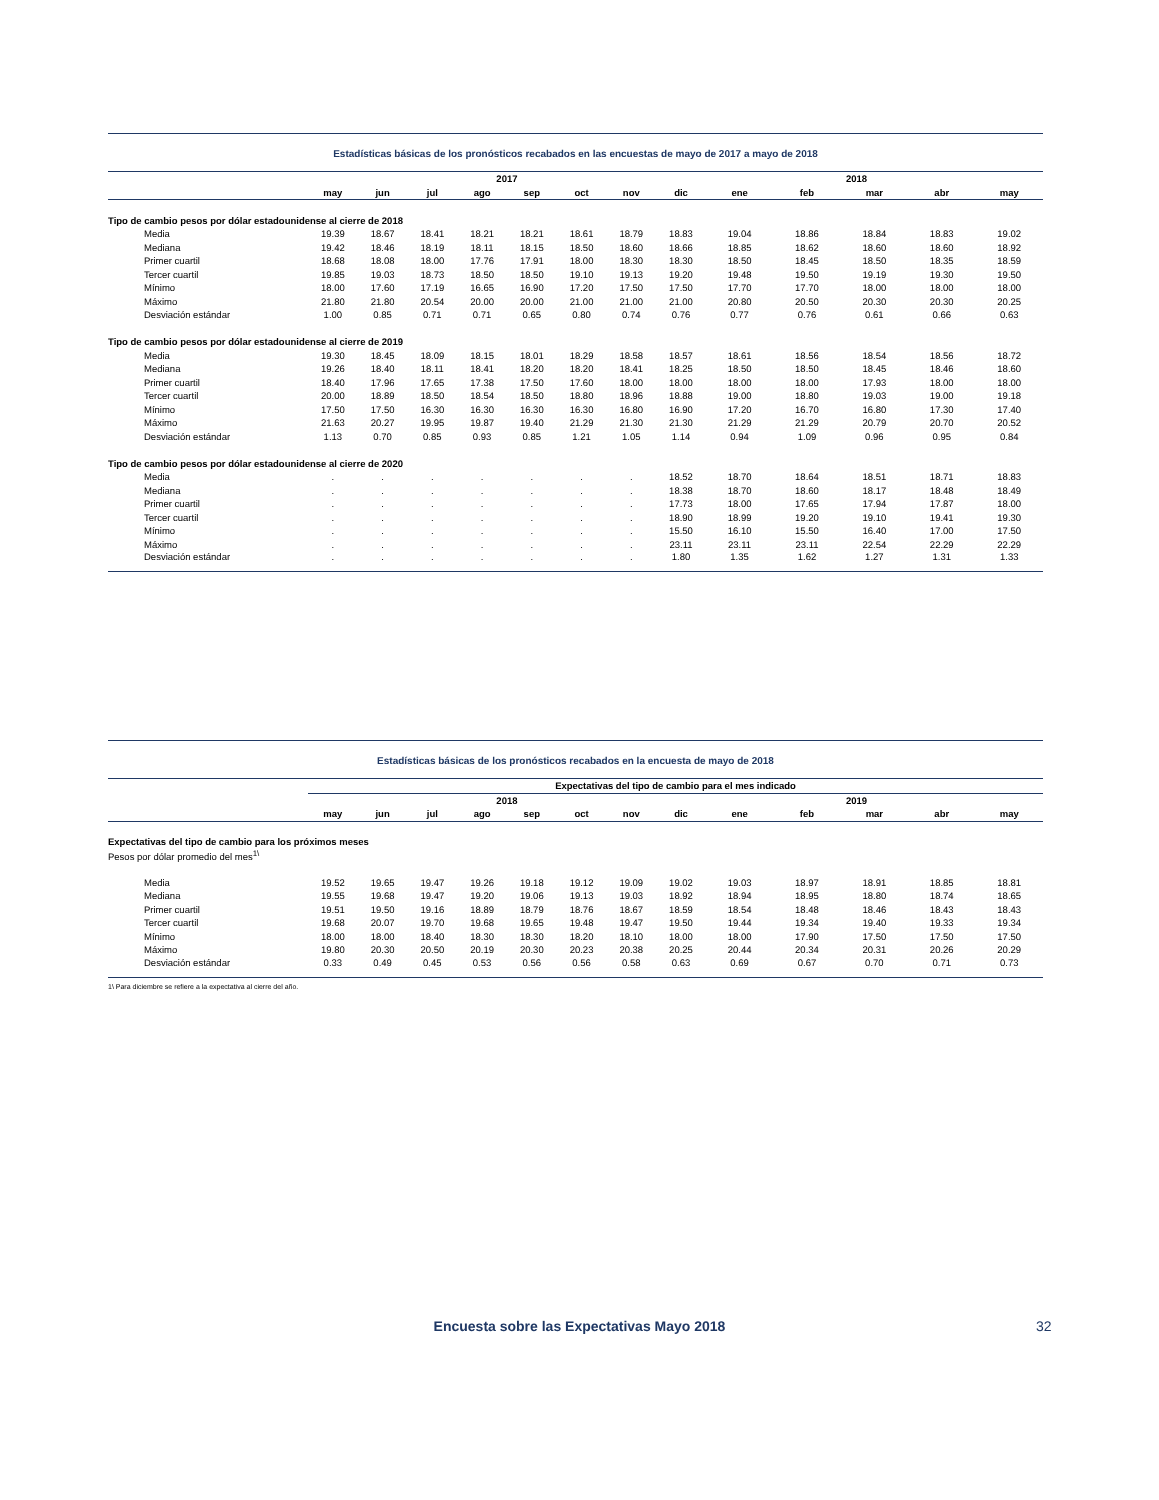Estadísticas básicas de los pronósticos recabados en las encuestas de mayo de 2017 a mayo de 2018
| | 2017 | | | | | | | | 2018 | | | | |
| --- | --- | --- | --- | --- | --- | --- | --- | --- | --- | --- | --- | --- | --- |
| | may | jun | jul | ago | sep | oct | nov | dic | ene | feb | mar | abr | may |
| Tipo de cambio pesos por dólar estadounidense al cierre de 2018 | | | | | | | | | | | | | |
| Media | 19.39 | 18.67 | 18.41 | 18.21 | 18.21 | 18.61 | 18.79 | 18.83 | 19.04 | 18.86 | 18.84 | 18.83 | 19.02 |
| Mediana | 19.42 | 18.46 | 18.19 | 18.11 | 18.15 | 18.50 | 18.60 | 18.66 | 18.85 | 18.62 | 18.60 | 18.60 | 18.92 |
| Primer cuartil | 18.68 | 18.08 | 18.00 | 17.76 | 17.91 | 18.00 | 18.30 | 18.30 | 18.50 | 18.45 | 18.50 | 18.35 | 18.59 |
| Tercer cuartil | 19.85 | 19.03 | 18.73 | 18.50 | 18.50 | 19.10 | 19.13 | 19.20 | 19.48 | 19.50 | 19.19 | 19.30 | 19.50 |
| Mínimo | 18.00 | 17.60 | 17.19 | 16.65 | 16.90 | 17.20 | 17.50 | 17.50 | 17.70 | 17.70 | 18.00 | 18.00 | 18.00 |
| Máximo | 21.80 | 21.80 | 20.54 | 20.00 | 20.00 | 21.00 | 21.00 | 21.00 | 20.80 | 20.50 | 20.30 | 20.30 | 20.25 |
| Desviación estándar | 1.00 | 0.85 | 0.71 | 0.71 | 0.65 | 0.80 | 0.74 | 0.76 | 0.77 | 0.76 | 0.61 | 0.66 | 0.63 |
| Tipo de cambio pesos por dólar estadounidense al cierre de 2019 | | | | | | | | | | | | | |
| Media | 19.30 | 18.45 | 18.09 | 18.15 | 18.01 | 18.29 | 18.58 | 18.57 | 18.61 | 18.56 | 18.54 | 18.56 | 18.72 |
| Mediana | 19.26 | 18.40 | 18.11 | 18.41 | 18.20 | 18.20 | 18.41 | 18.25 | 18.50 | 18.50 | 18.45 | 18.46 | 18.60 |
| Primer cuartil | 18.40 | 17.96 | 17.65 | 17.38 | 17.50 | 17.60 | 18.00 | 18.00 | 18.00 | 18.00 | 17.93 | 18.00 | 18.00 |
| Tercer cuartil | 20.00 | 18.89 | 18.50 | 18.54 | 18.50 | 18.80 | 18.96 | 18.88 | 19.00 | 18.80 | 19.03 | 19.00 | 19.18 |
| Mínimo | 17.50 | 17.50 | 16.30 | 16.30 | 16.30 | 16.30 | 16.80 | 16.90 | 17.20 | 16.70 | 16.80 | 17.30 | 17.40 |
| Máximo | 21.63 | 20.27 | 19.95 | 19.87 | 19.40 | 21.29 | 21.30 | 21.30 | 21.29 | 21.29 | 20.79 | 20.70 | 20.52 |
| Desviación estándar | 1.13 | 0.70 | 0.85 | 0.93 | 0.85 | 1.21 | 1.05 | 1.14 | 0.94 | 1.09 | 0.96 | 0.95 | 0.84 |
| Tipo de cambio pesos por dólar estadounidense al cierre de 2020 | | | | | | | | | | | | | |
| Media | . | . | . | . | . | . | . | 18.52 | 18.70 | 18.64 | 18.51 | 18.71 | 18.83 |
| Mediana | . | . | . | . | . | . | . | 18.38 | 18.70 | 18.60 | 18.17 | 18.48 | 18.49 |
| Primer cuartil | . | . | . | . | . | . | . | 17.73 | 18.00 | 17.65 | 17.94 | 17.87 | 18.00 |
| Tercer cuartil | . | . | . | . | . | . | . | 18.90 | 18.99 | 19.20 | 19.10 | 19.41 | 19.30 |
| Mínimo | . | . | . | . | . | . | . | 15.50 | 16.10 | 15.50 | 16.40 | 17.00 | 17.50 |
| Máximo | . | . | . | . | . | . | . | 23.11 | 23.11 | 23.11 | 22.54 | 22.29 | 22.29 |
| Desviación estándar | . | . | . | . | . | . | . | 1.80 | 1.35 | 1.62 | 1.27 | 1.31 | 1.33 |
Estadísticas básicas de los pronósticos recabados en la encuesta de mayo de 2018
| | Expectativas del tipo de cambio para el mes indicado | | | | | | | | | | | | |
| --- | --- | --- | --- | --- | --- | --- | --- | --- | --- | --- | --- | --- | --- |
| | 2018 | | | | | | | | 2019 | | | | |
| | may | jun | jul | ago | sep | oct | nov | dic | ene | feb | mar | abr | may |
| Expectativas del tipo de cambio para los próximos meses | | | | | | | | | | | | | |
| Pesos por dólar promedio del mes<sup>1\</sup> | | | | | | | | | | | | | |
| Media | 19.52 | 19.65 | 19.47 | 19.26 | 19.18 | 19.12 | 19.09 | 19.02 | 19.03 | 18.97 | 18.91 | 18.85 | 18.81 |
| Mediana | 19.55 | 19.68 | 19.47 | 19.20 | 19.06 | 19.13 | 19.03 | 18.92 | 18.94 | 18.95 | 18.80 | 18.74 | 18.65 |
| Primer cuartil | 19.51 | 19.50 | 19.16 | 18.89 | 18.79 | 18.76 | 18.67 | 18.59 | 18.54 | 18.48 | 18.46 | 18.43 | 18.43 |
| Tercer cuartil | 19.68 | 20.07 | 19.70 | 19.68 | 19.65 | 19.48 | 19.47 | 19.50 | 19.44 | 19.34 | 19.40 | 19.33 | 19.34 |
| Mínimo | 18.00 | 18.00 | 18.40 | 18.30 | 18.30 | 18.20 | 18.10 | 18.00 | 18.00 | 17.90 | 17.50 | 17.50 | 17.50 |
| Máximo | 19.80 | 20.30 | 20.50 | 20.19 | 20.30 | 20.23 | 20.38 | 20.25 | 20.44 | 20.34 | 20.31 | 20.26 | 20.29 |
| Desviación estándar | 0.33 | 0.49 | 0.45 | 0.53 | 0.56 | 0.56 | 0.58 | 0.63 | 0.69 | 0.67 | 0.70 | 0.71 | 0.73 |
1\ Para diciembre se refiere a la expectativa al cierre del año.
Encuesta sobre las Expectativas Mayo 2018 32